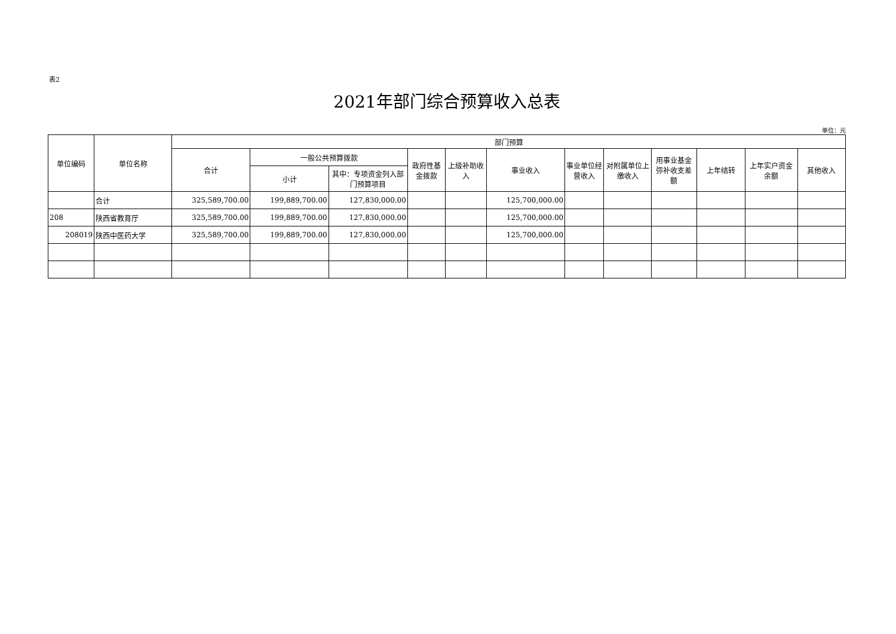表2
2021年部门综合预算收入总表
单位：元
| 单位编码 | 单位名称 | 部门预算 | | | | | | | | | | | |
| --- | --- | --- | --- | --- | --- | --- | --- | --- | --- | --- | --- | --- | --- |
| | | 合计 | 一般公共预算拨款 | | 政府性基金拨款 | 上级补助收入 | 事业收入 | 事业单位经营收入 | 对附属单位上缴收入 | 用事业基金弥补收支差额 | 上年结转 | 上年实户资金余额 | 其他收入 |
| | | | 小计 | 其中：专项资金列入部门预算项目 | | | | | | | | | |
| | 合计 | 325,589,700.00 | 199,889,700.00 | 127,830,000.00 | | | 125,700,000.00 | | | | | | |
| 208 | 陕西省教育厅 | 325,589,700.00 | 199,889,700.00 | 127,830,000.00 | | | 125,700,000.00 | | | | | | |
| 208019 | 陕西中医药大学 | 325,589,700.00 | 199,889,700.00 | 127,830,000.00 | | | 125,700,000.00 | | | | | | |